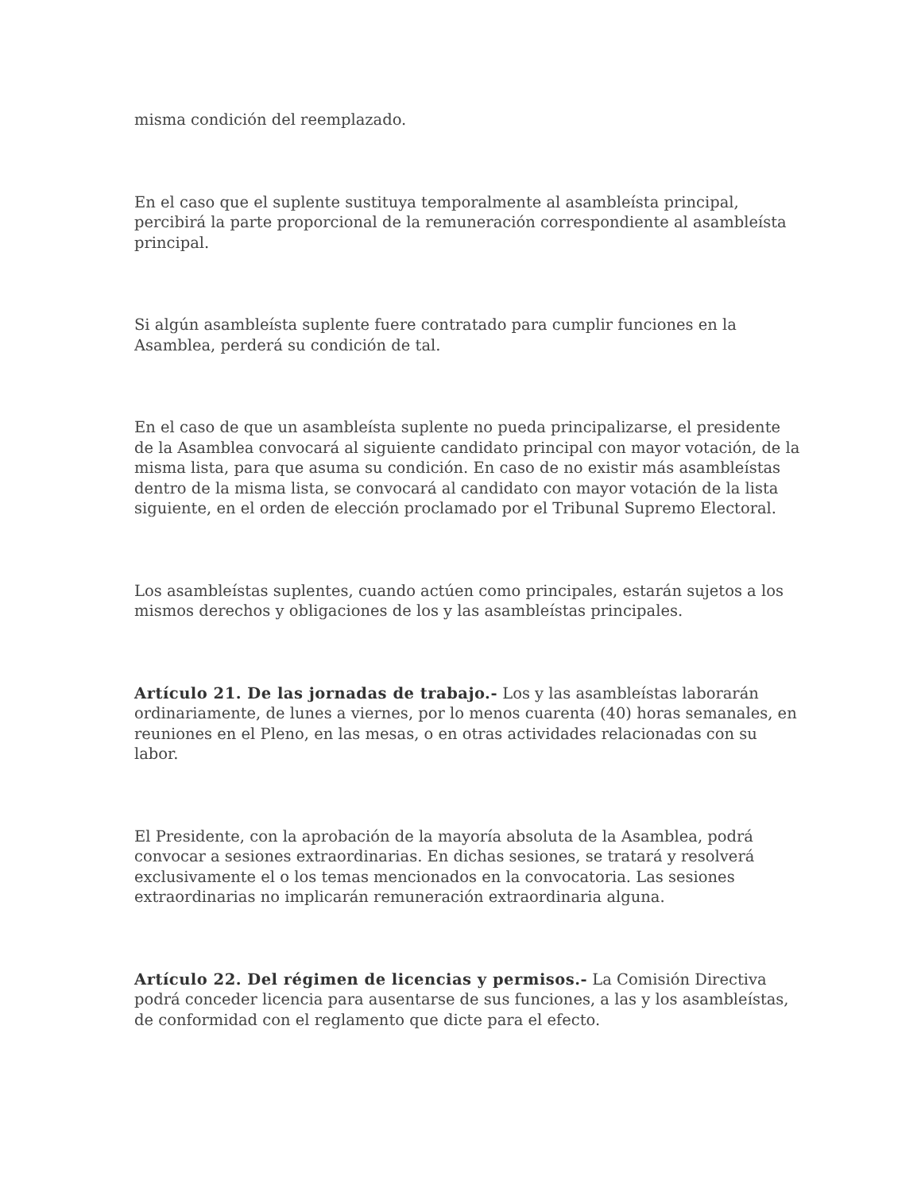misma condición del reemplazado.
En el caso que el suplente sustituya temporalmente al asambleísta principal, percibirá la parte proporcional de la remuneración correspondiente al asambleísta principal.
Si algún asambleísta suplente fuere contratado para cumplir funciones en la Asamblea, perderá su condición de tal.
En el caso de que un asambleísta suplente no pueda principalizarse, el presidente de la Asamblea convocará al siguiente candidato principal con mayor votación, de la misma lista, para que asuma su condición. En caso de no existir más asambleístas dentro de la misma lista, se convocará al candidato con mayor votación de la lista siguiente, en el orden de elección proclamado por el Tribunal Supremo Electoral.
Los asambleístas suplentes, cuando actúen como principales, estarán sujetos a los mismos derechos y obligaciones de los y las asambleístas principales.
Artículo 21. De las jornadas de trabajo.- Los y las asambleístas laborarán ordinariamente, de lunes a viernes, por lo menos cuarenta (40) horas semanales, en reuniones en el Pleno, en las mesas, o en otras actividades relacionadas con su labor.
El Presidente, con la aprobación de la mayoría absoluta de la Asamblea, podrá convocar a sesiones extraordinarias. En dichas sesiones, se tratará y resolverá exclusivamente el o los temas mencionados en la convocatoria. Las sesiones extraordinarias no implicarán remuneración extraordinaria alguna.
Artículo 22. Del régimen de licencias y permisos.- La Comisión Directiva podrá conceder licencia para ausentarse de sus funciones, a las y los asambleístas, de conformidad con el reglamento que dicte para el efecto.